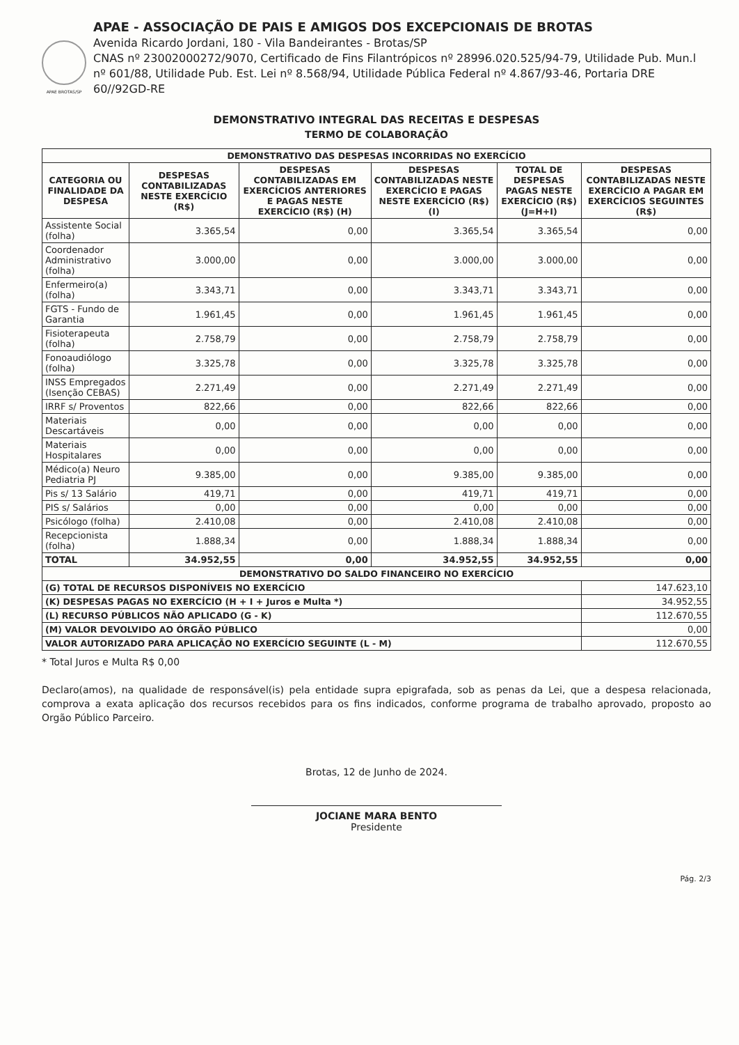APAE BROTAS/SP
APAE - ASSOCIAÇÃO DE PAIS E AMIGOS DOS EXCEPCIONAIS DE BROTAS
Avenida Ricardo Jordani, 180 - Vila Bandeirantes - Brotas/SP
CNAS nº 23002000272/9070, Certificado de Fins Filantrópicos nº 28996.020.525/94-79, Utilidade Pub. Mun.l nº 601/88, Utilidade Pub. Est. Lei nº 8.568/94, Utilidade Pública Federal nº 4.867/93-46, Portaria DRE 60//92GD-RE
DEMONSTRATIVO INTEGRAL DAS RECEITAS E DESPESAS
TERMO DE COLABORAÇÃO
| DEMONSTRATIVO DAS DESPESAS INCORRIDAS NO EXERCÍCIO | | | | | |
| --- | --- | --- | --- | --- | --- |
| CATEGORIA OU FINALIDADE DA DESPESA | DESPESAS CONTABILIZADAS NESTE EXERCÍCIO (R$) | DESPESAS CONTABILIZADAS EM EXERCÍCIOS ANTERIORES E PAGAS NESTE EXERCÍCIO (R$) (H) | DESPESAS CONTABILIZADAS NESTE EXERCÍCIO E PAGAS NESTE EXERCÍCIO (R$) (I) | TOTAL DE DESPESAS PAGAS NESTE EXERCÍCIO (R$) (J=H+I) | DESPESAS CONTABILIZADAS NESTE EXERCÍCIO A PAGAR EM EXERCÍCIOS SEGUINTES (R$) |
| Assistente Social (folha) | 3.365,54 | 0,00 | 3.365,54 | 3.365,54 | 0,00 |
| Coordenador Administrativo (folha) | 3.000,00 | 0,00 | 3.000,00 | 3.000,00 | 0,00 |
| Enfermeiro(a) (folha) | 3.343,71 | 0,00 | 3.343,71 | 3.343,71 | 0,00 |
| FGTS - Fundo de Garantia | 1.961,45 | 0,00 | 1.961,45 | 1.961,45 | 0,00 |
| Fisioterapeuta (folha) | 2.758,79 | 0,00 | 2.758,79 | 2.758,79 | 0,00 |
| Fonoaudiólogo (folha) | 3.325,78 | 0,00 | 3.325,78 | 3.325,78 | 0,00 |
| INSS Empregados (Isenção CEBAS) | 2.271,49 | 0,00 | 2.271,49 | 2.271,49 | 0,00 |
| IRRF s/ Proventos | 822,66 | 0,00 | 822,66 | 822,66 | 0,00 |
| Materiais Descartáveis | 0,00 | 0,00 | 0,00 | 0,00 | 0,00 |
| Materiais Hospitalares | 0,00 | 0,00 | 0,00 | 0,00 | 0,00 |
| Médico(a) Neuro Pediatria PJ | 9.385,00 | 0,00 | 9.385,00 | 9.385,00 | 0,00 |
| Pis s/ 13 Salário | 419,71 | 0,00 | 419,71 | 419,71 | 0,00 |
| PIS s/ Salários | 0,00 | 0,00 | 0,00 | 0,00 | 0,00 |
| Psicólogo (folha) | 2.410,08 | 0,00 | 2.410,08 | 2.410,08 | 0,00 |
| Recepcionista (folha) | 1.888,34 | 0,00 | 1.888,34 | 1.888,34 | 0,00 |
| TOTAL | 34.952,55 | 0,00 | 34.952,55 | 34.952,55 | 0,00 |
| DEMONSTRATIVO DO SALDO FINANCEIRO NO EXERCÍCIO | | | | | |
| (G) TOTAL DE RECURSOS DISPONÍVEIS NO EXERCÍCIO | | | | | 147.623,10 |
| (K) DESPESAS PAGAS NO EXERCÍCIO (H + I + Juros e Multa *) | | | | | 34.952,55 |
| (L) RECURSO PÚBLICOS NÃO APLICADO (G - K) | | | | | 112.670,55 |
| (M) VALOR DEVOLVIDO AO ÓRGÃO PÚBLICO | | | | | 0,00 |
| VALOR AUTORIZADO PARA APLICAÇÃO NO EXERCÍCIO SEGUINTE (L - M) | | | | | 112.670,55 |
* Total Juros e Multa R$ 0,00
Declaro(amos), na qualidade de responsável(is) pela entidade supra epigrafada, sob as penas da Lei, que a despesa relacionada, comprova a exata aplicação dos recursos recebidos para os fins indicados, conforme programa de trabalho aprovado, proposto ao Orgão Público Parceiro.
Brotas, 12 de Junho de 2024.
JOCIANE MARA BENTO
Presidente
Pág. 2/3